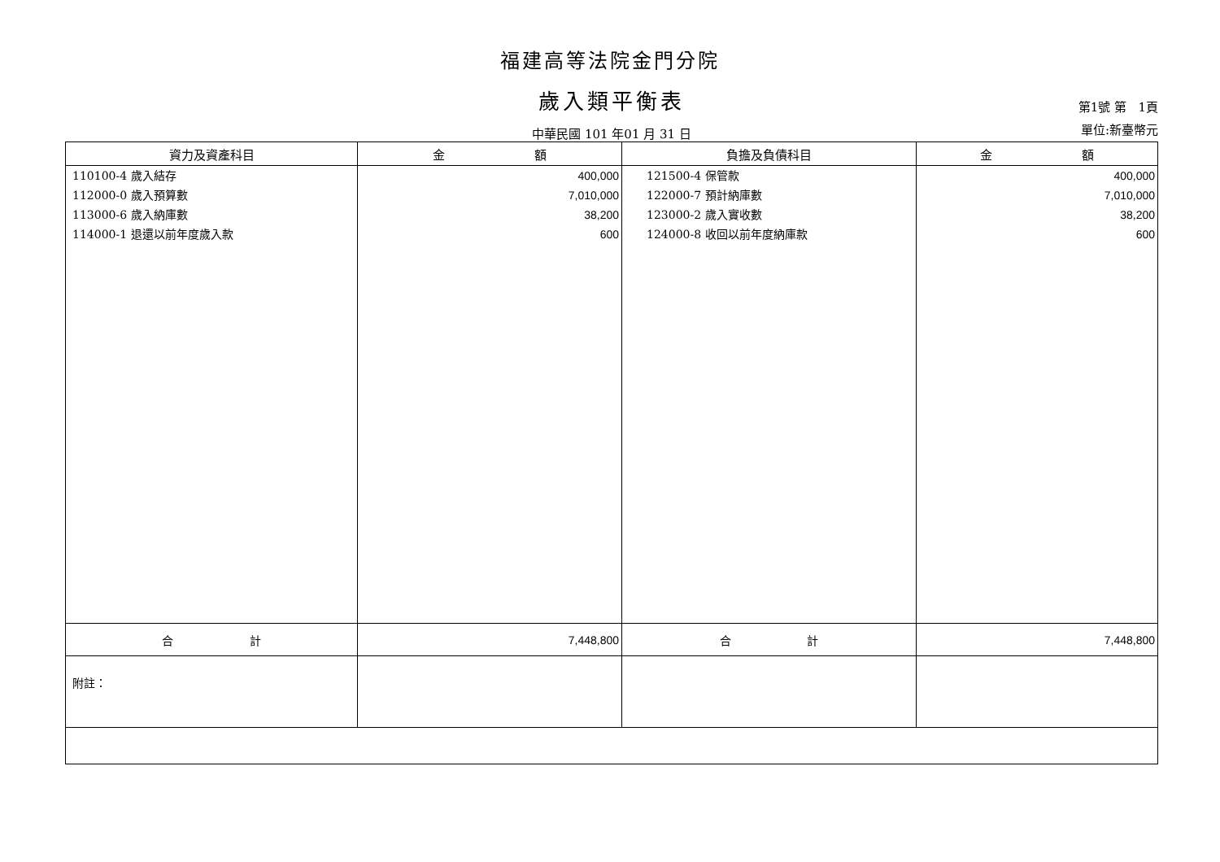福建高等法院金門分院
歲入類平衡表
中華民國 101 年01 月 31 日
第1號 第 1頁
單位:新臺幣元
| 資力及資產科目 | 金 額 | 負擔及負債科目 | 金 額 |
| --- | --- | --- | --- |
| 110100-4 歲入結存 112000-0 歲入預算數 113000-6 歲入納庫數 114000-1 退還以前年度歲入款 | 400,000 7,010,000 38,200 600 | 121500-4 保管款 122000-7 預計納庫數 123000-2 歲入實收數 124000-8 收回以前年度納庫款 | 400,000 7,010,000 38,200 600 |
| 合 計 | 7,448,800 | 合 計 | 7,448,800 |
| 附註： | | | |